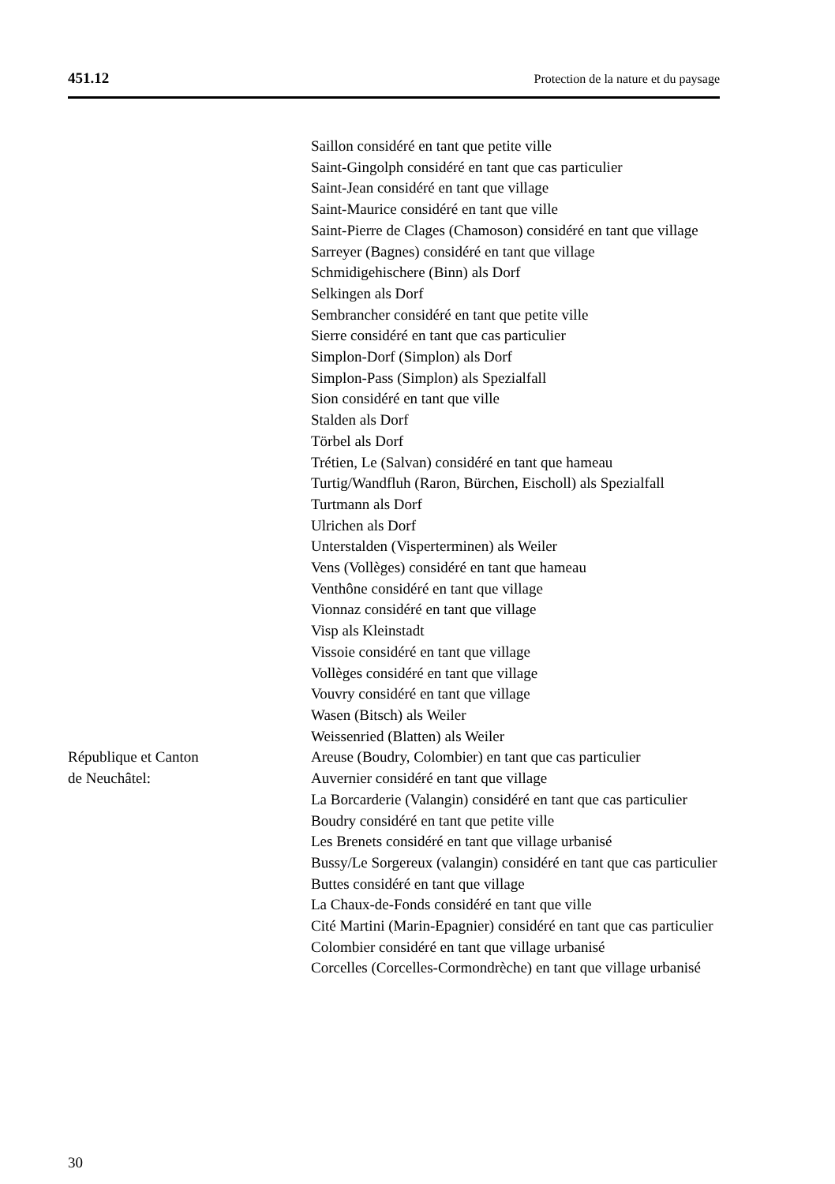451.12 Protection de la nature et du paysage
Saillon considéré en tant que petite ville
Saint-Gingolph considéré en tant que cas particulier
Saint-Jean considéré en tant que village
Saint-Maurice considéré en tant que ville
Saint-Pierre de Clages (Chamoson) considéré en tant que village
Sarreyer (Bagnes) considéré en tant que village
Schmidigehischere (Binn) als Dorf
Selkingen als Dorf
Sembrancher considéré en tant que petite ville
Sierre considéré en tant que cas particulier
Simplon-Dorf (Simplon) als Dorf
Simplon-Pass (Simplon) als Spezialfall
Sion considéré en tant que ville
Stalden als Dorf
Törbel als Dorf
Trétien, Le (Salvan) considéré en tant que hameau
Turtig/Wandfluh (Raron, Bürchen, Eischoll) als Spezialfall
Turtmann als Dorf
Ulrichen als Dorf
Unterstalden (Visperterminen) als Weiler
Vens (Vollèges) considéré en tant que hameau
Venthône considéré en tant que village
Vionnaz considéré en tant que village
Visp als Kleinstadt
Vissoie considéré en tant que village
Vollèges considéré en tant que village
Vouvry considéré en tant que village
Wasen (Bitsch) als Weiler
Weissenried (Blatten) als Weiler
République et Canton
de Neuchâtel:
Areuse (Boudry, Colombier) en tant que cas particulier
Auvernier considéré en tant que village
La Borcarderie (Valangin) considéré en tant que cas particulier
Boudry considéré en tant que petite ville
Les Brenets considéré en tant que village urbanisé
Bussy/Le Sorgereux (valangin) considéré en tant que cas particulier
Buttes considéré en tant que village
La Chaux-de-Fonds considéré en tant que ville
Cité Martini (Marin-Epagnier) considéré en tant que cas particulier
Colombier considéré en tant que village urbanisé
Corcelles (Corcelles-Cormondrèche) en tant que village urbanisé
30